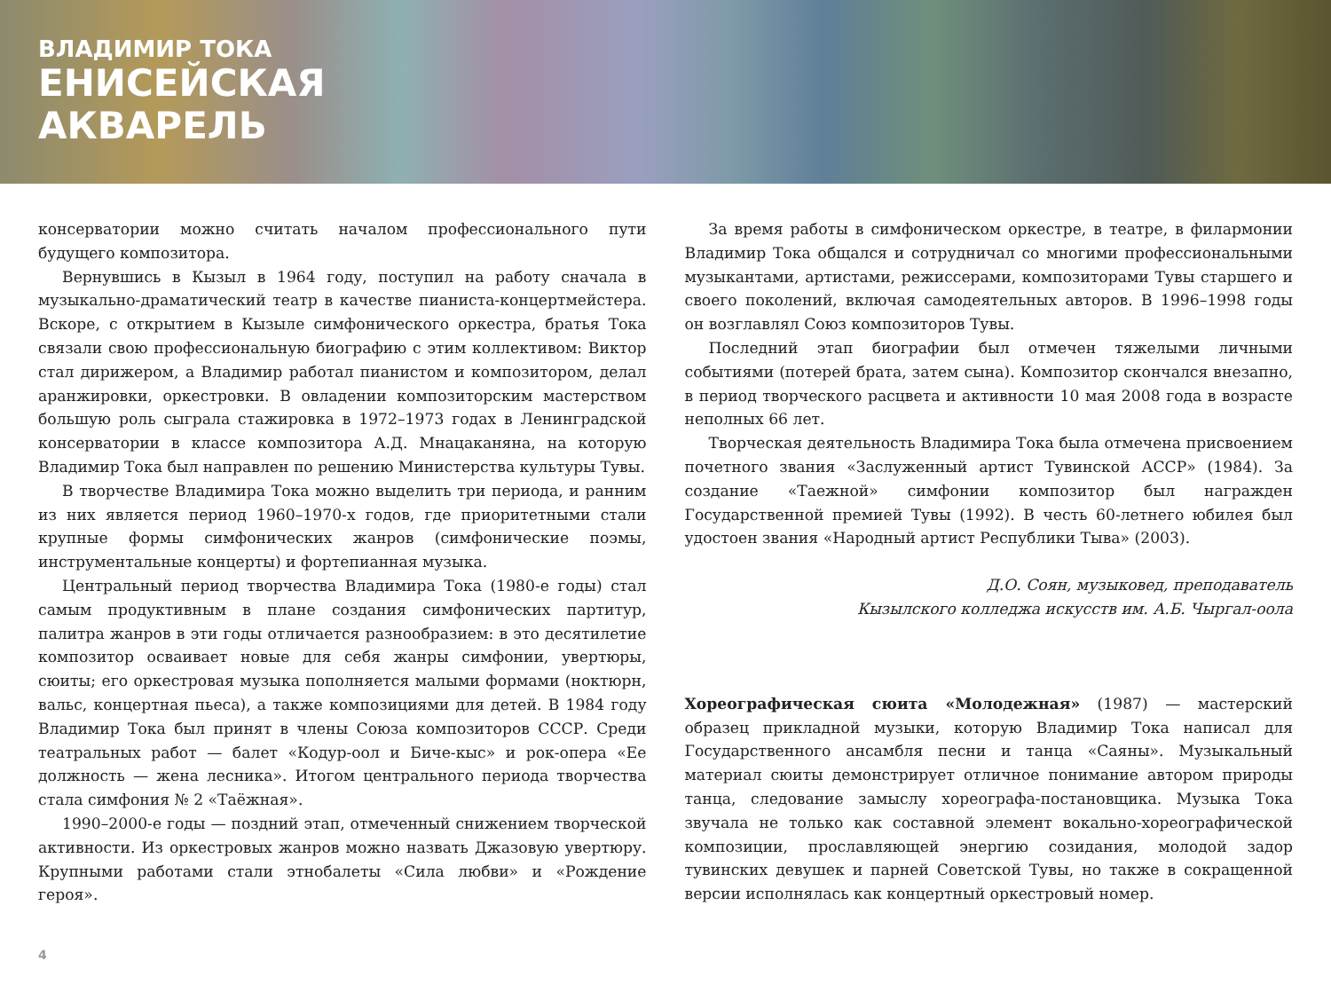ВЛАДИМИР ТОКА
ЕНИСЕЙСКАЯ
АКВАРЕЛЬ
консерватории можно считать началом профессионального пути будущего композитора.
Вернувшись в Кызыл в 1964 году, поступил на работу сначала в музыкально-драматический театр в качестве пианиста-концертмейстера. Вскоре, с открытием в Кызыле симфонического оркестра, братья Тока связали свою профессиональную биографию с этим коллективом: Виктор стал дирижером, а Владимир работал пианистом и композитором, делал аранжировки, оркестровки. В овладении композиторским мастерством большую роль сыграла стажировка в 1972–1973 годах в Ленинградской консерватории в классе композитора А.Д. Мнацаканяна, на которую Владимир Тока был направлен по решению Министерства культуры Тувы.
В творчестве Владимира Тока можно выделить три периода, и ранним из них является период 1960–1970-х годов, где приоритетными стали крупные формы симфонических жанров (симфонические поэмы, инструментальные концерты) и фортепианная музыка.
Центральный период творчества Владимира Тока (1980-е годы) стал самым продуктивным в плане создания симфонических партитур, палитра жанров в эти годы отличается разнообразием: в это десятилетие композитор осваивает новые для себя жанры симфонии, увертюры, сюиты; его оркестровая музыка пополняется малыми формами (ноктюрн, вальс, концертная пьеса), а также композициями для детей. В 1984 году Владимир Тока был принят в члены Союза композиторов СССР. Среди театральных работ — балет «Кодур-оол и Биче-кыс» и рок-опера «Ее должность — жена лесника». Итогом центрального периода творчества стала симфония № 2 «Таёжная».
1990–2000-е годы — поздний этап, отмеченный снижением творческой активности. Из оркестровых жанров можно назвать Джазовую увертюру. Крупными работами стали этнобалеты «Сила любви» и «Рождение героя».
За время работы в симфоническом оркестре, в театре, в филармонии Владимир Тока общался и сотрудничал со многими профессиональными музыкантами, артистами, режиссерами, композиторами Тувы старшего и своего поколений, включая самодеятельных авторов. В 1996–1998 годы он возглавлял Союз композиторов Тувы.
Последний этап биографии был отмечен тяжелыми личными событиями (потерей брата, затем сына). Композитор скончался внезапно, в период творческого расцвета и активности 10 мая 2008 года в возрасте неполных 66 лет.
Творческая деятельность Владимира Тока была отмечена присвоением почетного звания «Заслуженный артист Тувинской АССР» (1984). За создание «Таежной» симфонии композитор был награжден Государственной премией Тувы (1992). В честь 60-летнего юбилея был удостоен звания «Народный артист Республики Тыва» (2003).
Д.О. Соян, музыковед, преподаватель
Кызылского колледжа искусств им. А.Б. Чыргал-оола
Хореографическая сюита «Молодежная» (1987) — мастерский образец прикладной музыки, которую Владимир Тока написал для Государственного ансамбля песни и танца «Саяны». Музыкальный материал сюиты демонстрирует отличное понимание автором природы танца, следование замыслу хореографа-постановщика. Музыка Тока звучала не только как составной элемент вокально-хореографической композиции, прославляющей энергию созидания, молодой задор тувинских девушек и парней Советской Тувы, но также в сокращенной версии исполнялась как концертный оркестровый номер.
4